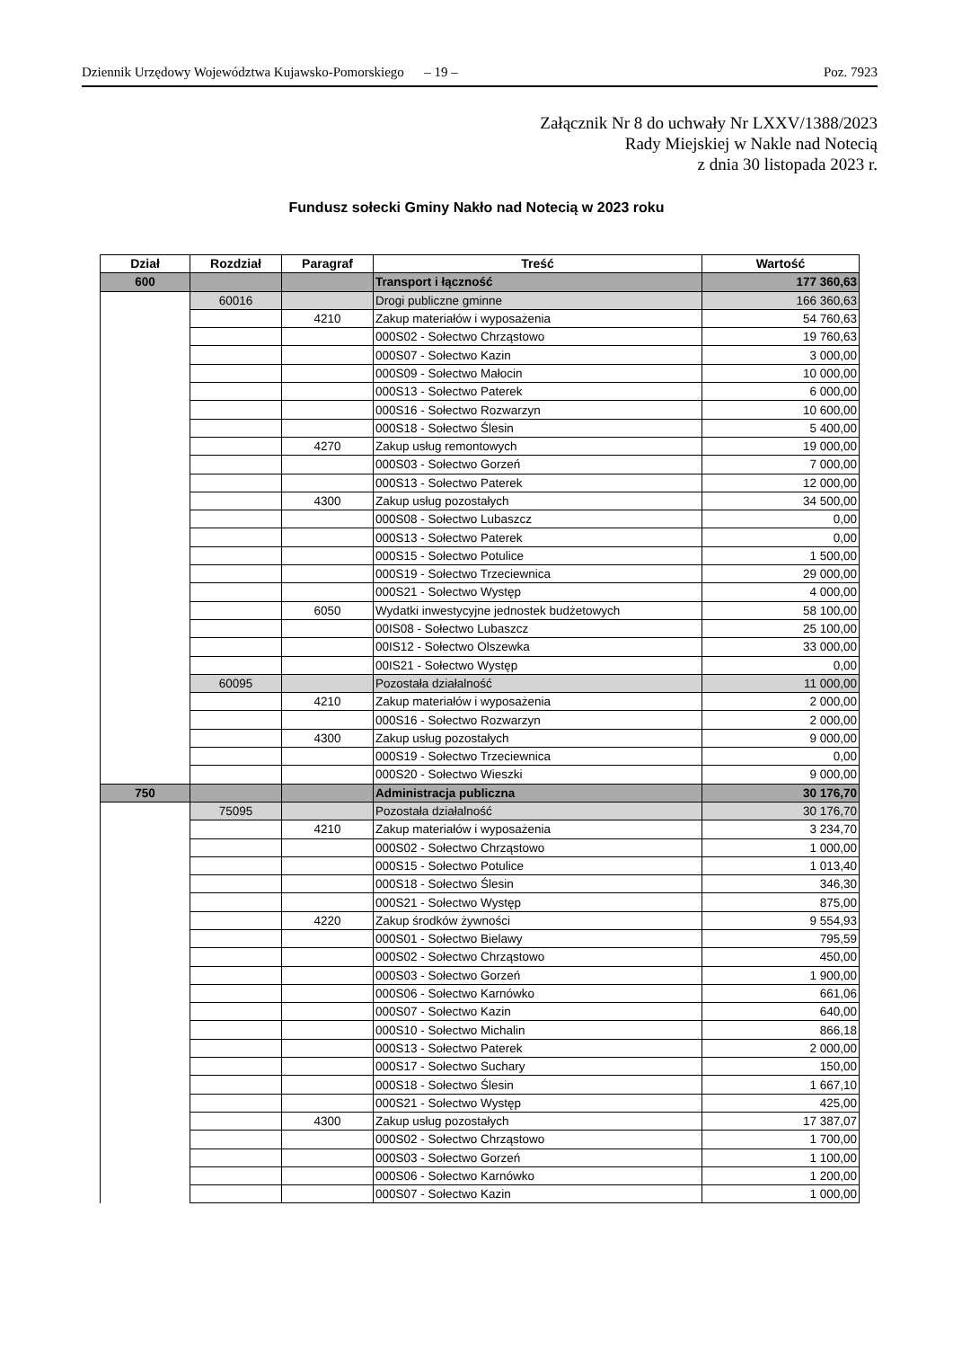Dziennik Urzędowy Województwa Kujawsko-Pomorskiego – 19 – Poz. 7923
Załącznik Nr 8 do uchwały Nr LXXV/1388/2023
Rady Miejskiej w Nakle nad Notecią
z dnia 30 listopada 2023 r.
Fundusz sołecki Gminy Nakło nad Notecią w 2023 roku
| Dział | Rozdział | Paragraf | Treść | Wartość |
| --- | --- | --- | --- | --- |
| 600 | | | Transport i łączność | 177 360,63 |
| | 60016 | | Drogi publiczne gminne | 166 360,63 |
| | | 4210 | Zakup materiałów i wyposażenia | 54 760,63 |
| | | | 000S02 - Sołectwo Chrząstowo | 19 760,63 |
| | | | 000S07 - Sołectwo Kazin | 3 000,00 |
| | | | 000S09 - Sołectwo Małocin | 10 000,00 |
| | | | 000S13 - Sołectwo Paterek | 6 000,00 |
| | | | 000S16 - Sołectwo Rozwarzyn | 10 600,00 |
| | | | 000S18 - Sołectwo Ślesin | 5 400,00 |
| | | 4270 | Zakup usług remontowych | 19 000,00 |
| | | | 000S03 - Sołectwo Gorzeń | 7 000,00 |
| | | | 000S13 - Sołectwo Paterek | 12 000,00 |
| | | 4300 | Zakup usług pozostałych | 34 500,00 |
| | | | 000S08 - Sołectwo Lubaszcz | 0,00 |
| | | | 000S13 - Sołectwo Paterek | 0,00 |
| | | | 000S15 - Sołectwo Potulice | 1 500,00 |
| | | | 000S19 - Sołectwo Trzeciewnica | 29 000,00 |
| | | | 000S21 - Sołectwo Występ | 4 000,00 |
| | | 6050 | Wydatki inwestycyjne jednostek budżetowych | 58 100,00 |
| | | | 00IS08 - Sołectwo Lubaszcz | 25 100,00 |
| | | | 00IS12 - Sołectwo Olszewka | 33 000,00 |
| | | | 00IS21 - Sołectwo Występ | 0,00 |
| | 60095 | | Pozostała działalność | 11 000,00 |
| | | 4210 | Zakup materiałów i wyposażenia | 2 000,00 |
| | | | 000S16 - Sołectwo Rozwarzyn | 2 000,00 |
| | | 4300 | Zakup usług pozostałych | 9 000,00 |
| | | | 000S19 - Sołectwo Trzeciewnica | 0,00 |
| | | | 000S20 - Sołectwo Wieszki | 9 000,00 |
| 750 | | | Administracja publiczna | 30 176,70 |
| | 75095 | | Pozostała działalność | 30 176,70 |
| | | 4210 | Zakup materiałów i wyposażenia | 3 234,70 |
| | | | 000S02 - Sołectwo Chrząstowo | 1 000,00 |
| | | | 000S15 - Sołectwo Potulice | 1 013,40 |
| | | | 000S18 - Sołectwo Ślesin | 346,30 |
| | | | 000S21 - Sołectwo Występ | 875,00 |
| | | 4220 | Zakup środków żywności | 9 554,93 |
| | | | 000S01 - Sołectwo Bielawy | 795,59 |
| | | | 000S02 - Sołectwo Chrząstowo | 450,00 |
| | | | 000S03 - Sołectwo Gorzeń | 1 900,00 |
| | | | 000S06 - Sołectwo Karnówko | 661,06 |
| | | | 000S07 - Sołectwo Kazin | 640,00 |
| | | | 000S10 - Sołectwo Michalin | 866,18 |
| | | | 000S13 - Sołectwo Paterek | 2 000,00 |
| | | | 000S17 - Sołectwo Suchary | 150,00 |
| | | | 000S18 - Sołectwo Ślesin | 1 667,10 |
| | | | 000S21 - Sołectwo Występ | 425,00 |
| | | 4300 | Zakup usług pozostałych | 17 387,07 |
| | | | 000S02 - Sołectwo Chrząstowo | 1 700,00 |
| | | | 000S03 - Sołectwo Gorzeń | 1 100,00 |
| | | | 000S06 - Sołectwo Karnówko | 1 200,00 |
| | | | 000S07 - Sołectwo Kazin | 1 000,00 |